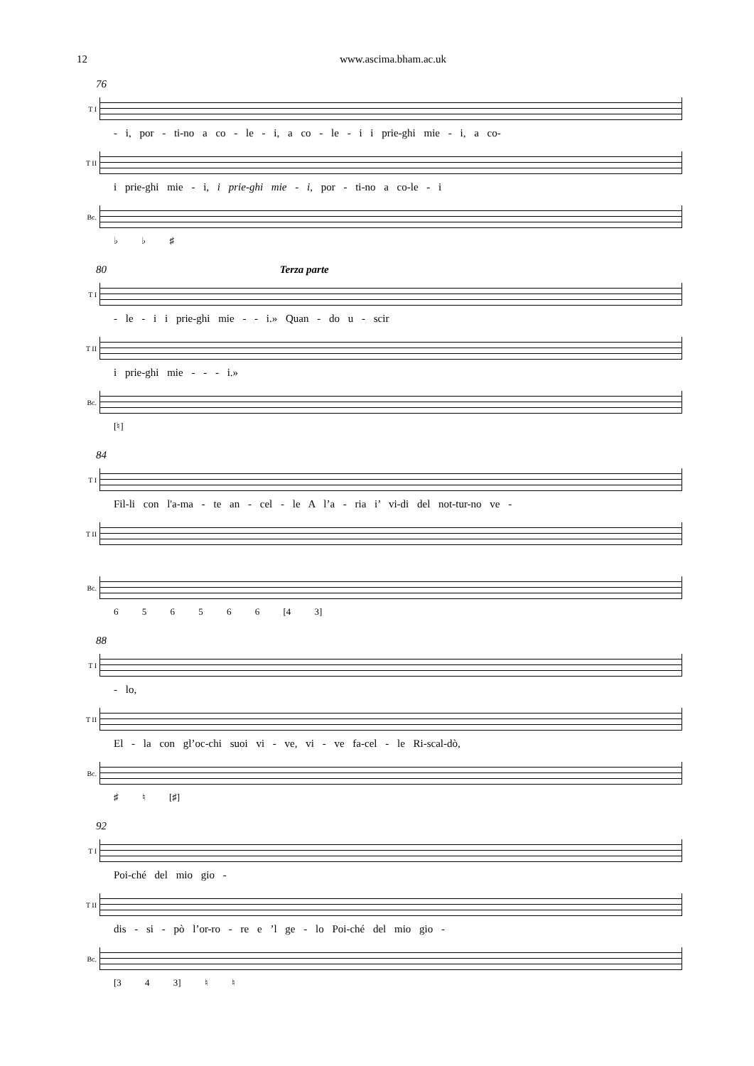12 www.ascima.bham.ac.uk
76
T I
- i, por - ti-no a co - le - i, a co - le - i i prie-ghi mie - i, a co-
T II
i prie-ghi mie - i, i prie-ghi mie - i, por - ti-no a co-le - i
Bc.
♭ ♭ ♯
80 Terza parte
T I
- le - i i prie-ghi mie - - i.» Quan - do u - scir
T II
i prie-ghi mie - - - i.»
Bc.
[♮]
84
T I
Fil-li con l'a-ma - te an - cel - le A l’a - ria i’ vi-di del not-tur-no ve -
T II
Bc.
6 5 6 5 6 6 [4 3]
88
T I
- lo,
T II
El - la con gl’oc-chi suoi vi - ve, vi - ve fa-cel - le Ri-scal-dò,
Bc.
♯ ♮ [♯]
92
T I
Poi-ché del mio gio -
T II
dis - si - pò l’or-ro - re e ’l ge - lo Poi-ché del mio gio -
Bc.
[3 4 3] ♮ ♮